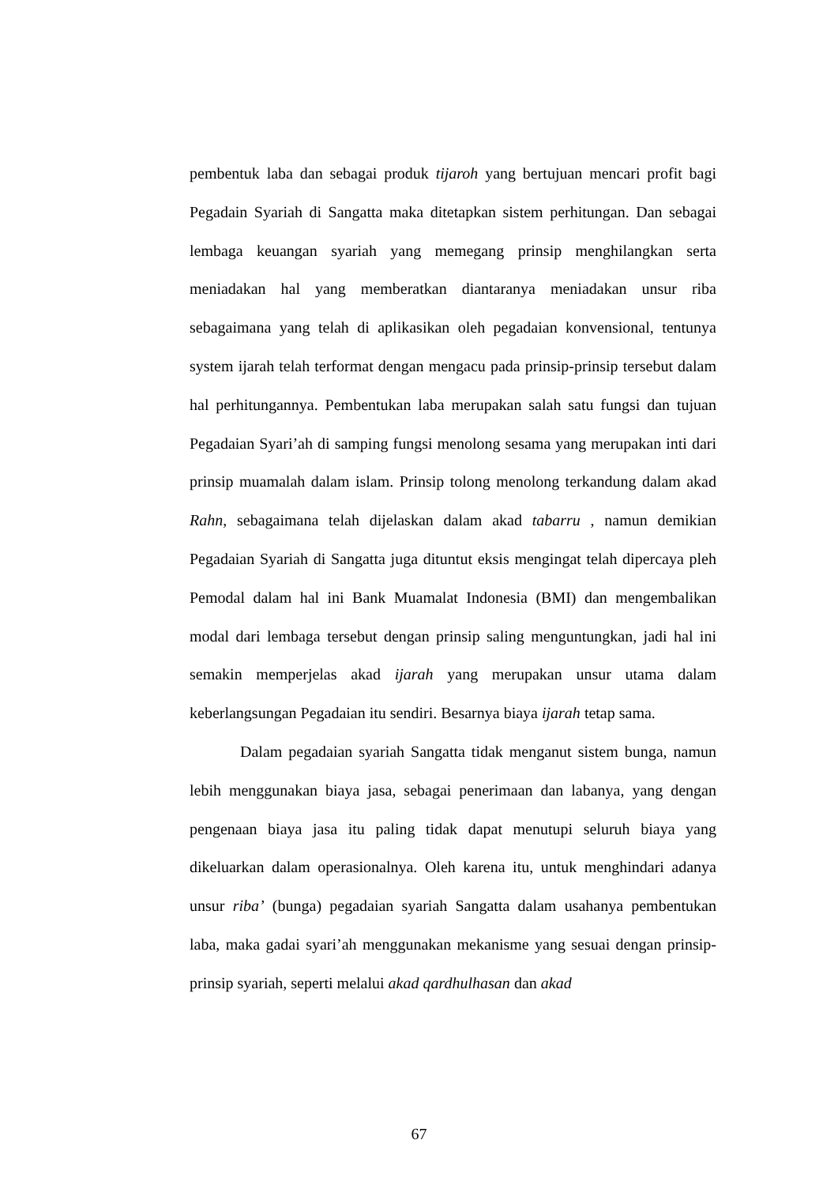pembentuk laba dan sebagai produk tijaroh yang bertujuan mencari profit bagi Pegadain Syariah di Sangatta maka ditetapkan sistem perhitungan. Dan sebagai lembaga keuangan syariah yang memegang prinsip menghilangkan serta meniadakan hal yang memberatkan diantaranya meniadakan unsur riba sebagaimana yang telah di aplikasikan oleh pegadaian konvensional, tentunya system ijarah telah terformat dengan mengacu pada prinsip-prinsip tersebut dalam hal perhitungannya. Pembentukan laba merupakan salah satu fungsi dan tujuan Pegadaian Syari’ah di samping fungsi menolong sesama yang merupakan inti dari prinsip muamalah dalam islam. Prinsip tolong menolong terkandung dalam akad Rahn, sebagaimana telah dijelaskan dalam akad tabarru , namun demikian Pegadaian Syariah di Sangatta juga dituntut eksis mengingat telah dipercaya pleh Pemodal dalam hal ini Bank Muamalat Indonesia (BMI) dan mengembalikan modal dari lembaga tersebut dengan prinsip saling menguntungkan, jadi hal ini semakin memperjelas akad ijarah yang merupakan unsur utama dalam keberlangsungan Pegadaian itu sendiri. Besarnya biaya ijarah tetap sama.
Dalam pegadaian syariah Sangatta tidak menganut sistem bunga, namun lebih menggunakan biaya jasa, sebagai penerimaan dan labanya, yang dengan pengenaan biaya jasa itu paling tidak dapat menutupi seluruh biaya yang dikeluarkan dalam operasionalnya. Oleh karena itu, untuk menghindari adanya unsur riba’ (bunga) pegadaian syariah Sangatta dalam usahanya pembentukan laba, maka gadai syari’ah menggunakan mekanisme yang sesuai dengan prinsip-prinsip syariah, seperti melalui akad qardhulhasan dan akad
67